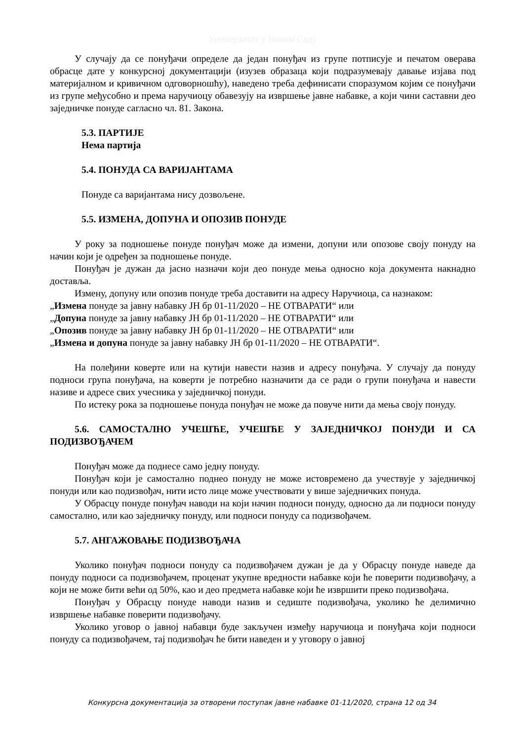Универзитет у Новом Саду
У случају да се понуђачи определе да један понуђач из групе потписује и печатом оверава обрасце дате у конкурсној документацији (изузев образаца који подразумевају давање изјава под материјалном и кривичном одговорношћу), наведено треба дефинисати споразумом којим се понуђачи из групе међусобно и према наручиоцу обавезују на извршење јавне набавке, а који чини саставни део заједничке понуде сагласно чл. 81. Закона.
5.3. ПАРТИЈЕ
Нема партија
5.4. ПОНУДА СА ВАРИЈАНТАМА
Понуде са варијантама нису дозвољене.
5.5. ИЗМЕНА, ДОПУНА И ОПОЗИВ ПОНУДЕ
У року за подношење понуде понуђач може да измени, допуни или опозове своју понуду на начин који је одређен за подношење понуде.
Понуђач је дужан да јасно назначи који део понуде мења односно која документа накнадно доставља.
Измену, допуну или опозив понуде треба доставити на адресу Наручиоца, са назнаком:
„Измена понуде за јавну набавку ЈН бр 01-11/2020 – НЕ ОТВАРАТИ“ или
„Допуна понуде за јавну набавку ЈН бр 01-11/2020 – НЕ ОТВАРАТИ“ или
„Опозив понуде за јавну набавку ЈН бр 01-11/2020 – НЕ ОТВАРАТИ“ или
„Измена и допуна понуде за јавну набавку ЈН бр 01-11/2020 – НЕ ОТВАРАТИ“.
На полеђини коверте или на кутији навести назив и адресу понуђача. У случају да понуду подноси група понуђача, на коверти је потребно назначити да се ради о групи понуђача и навести називе и адресе свих учесника у заједничкој понуди.
По истеку рока за подношење понуда понуђач не може да повуче нити да мења своју понуду.
5.6. САМОСТАЛНО УЧЕШЋЕ, УЧЕШЋЕ У ЗАЈЕДНИЧКОЈ ПОНУДИ И СА ПОДИЗВОЂАЧЕМ
Понуђач може да поднесе само једну понуду.
Понуђач који је самостално поднео понуду не може истовремено да учествује у заједничкој понуди или као подизвођач, нити исто лице може учествовати у више заједничких понуда.
У Обрасцу понуде понуђач наводи на који начин подноси понуду, односно да ли подноси понуду самостално, или као заједничку понуду, или подноси понуду са подизвођачем.
5.7. АНГАЖОВАЊЕ ПОДИЗВОЂАЧА
Уколико понуђач подноси понуду са подизвођачем дужан је да у Обрасцу понуде наведе да понуду подноси са подизвођачем, проценат укупне вредности набавке који ће поверити подизвођачу, а који не може бити већи од 50%, као и део предмета набавке који ће извршити преко подизвођача.
Понуђач у Обрасцу понуде наводи назив и седиште подизвођача, уколико ће делимично извршење набавке поверити подизвођачу.
Уколико уговор о јавној набавци буде закључен између наручиоца и понуђача који подноси понуду са подизвођачем, тај подизвођач ће бити наведен и у уговору о јавној
Конкурсна документација за отворени поступак јавне набавке 01-11/2020, страна 12 од 34